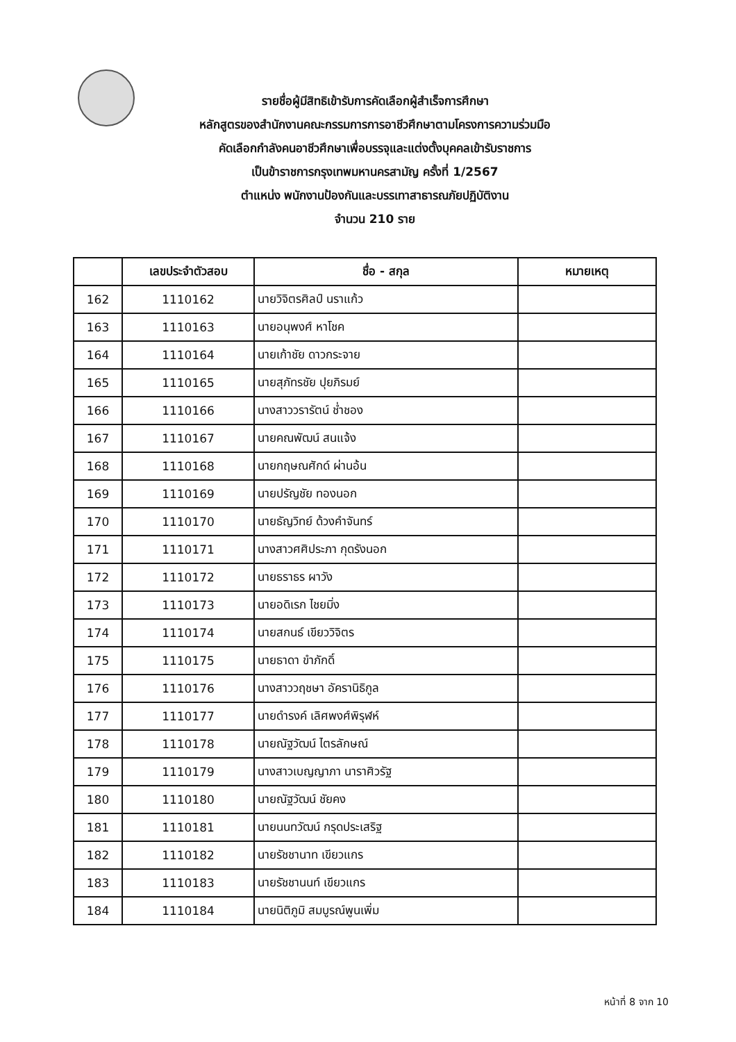รายชื่อผู้มีสิทธิเข้ารับการคัดเลือกผู้สำเร็จการศึกษา
หลักสูตรของสำนักงานคณะกรรมการการอาชีวศึกษาตามโครงการความร่วมมือ
คัดเลือกกำลังคนอาชีวศึกษาเพื่อบรรจุและแต่งตั้งบุคคลเข้ารับราชการ
เป็นข้าราชการกรุงเทพมหานครสามัญ ครั้งที่ 1/2567
ตำแหน่ง พนักงานป้องกันและบรรเทาสาธารณภัยปฏิบัติงาน
จำนวน 210 ราย
| | เลขประจำตัวสอบ | ชื่อ - สกุล | หมายเหตุ |
| --- | --- | --- | --- |
| 162 | 1110162 | นายวิจิตรศิลป์ นราแก้ว | |
| 163 | 1110163 | นายอนุพงศ์ หาโชค | |
| 164 | 1110164 | นายเก้าชัย ดาวกระจาย | |
| 165 | 1110165 | นายสุภัทรชัย ปุยภิรมย์ | |
| 166 | 1110166 | นางสาววรารัตน์ ช่ำชอง | |
| 167 | 1110167 | นายคณพัฒน์ สนแจ้ง | |
| 168 | 1110168 | นายกฤษณศักด์ ผ่านอ้น | |
| 169 | 1110169 | นายปรัญชัย ทองนอก | |
| 170 | 1110170 | นายธัญวิทย์ ด้วงคำจันทร์ | |
| 171 | 1110171 | นางสาวศศิประภา กุดรังนอก | |
| 172 | 1110172 | นายธราธร ผาวัง | |
| 173 | 1110173 | นายอดิเรก ไชยมิ่ง | |
| 174 | 1110174 | นายสกนธ์ เขียววิจิตร | |
| 175 | 1110175 | นายธาดา ขำภักดิ์ | |
| 176 | 1110176 | นางสาววฤชษา อัครานิธิกูล | |
| 177 | 1110177 | นายดำรงค์ เลิศพงศ์พิรุฬห์ | |
| 178 | 1110178 | นายณัฐวัฒน์ ไตรลักษณ์ | |
| 179 | 1110179 | นางสาวเบญญาภา นาราศิวรัฐ | |
| 180 | 1110180 | นายณัฐวัฒน์ ชัยคง | |
| 181 | 1110181 | นายนนทวัฒน์ กรุดประเสริฐ | |
| 182 | 1110182 | นายรัชชานาท เขียวแกร | |
| 183 | 1110183 | นายรัชชานนท์ เขียวแกร | |
| 184 | 1110184 | นายนิติภูมิ สมบูรณ์พูนเพิ่ม | |
หน้าที่ 8 จาก 10